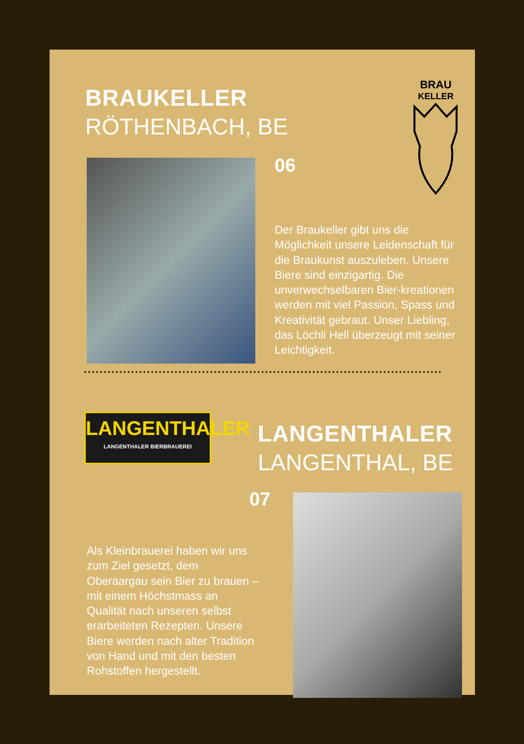BRAUKELLER
RÖTHENBACH, BE
BRAU
KELLER
06
Der Braukeller gibt uns die Möglichkeit unsere Leidenschaft für die Braukunst auszuleben. Unsere Biere sind einzigartig. Die unverwechselbaren Bier-kreationen werden mit viel Passion, Spass und Kreativität gebraut. Unser Liebling, das Löchli Hell überzeugt mit seiner Leichtigkeit.
LANGENTHALER
LANGENTHALER BIERBRAUEREI
LANGENTHALER
LANGENTHAL, BE
07
Als Kleinbrauerei haben wir uns zum Ziel gesetzt, dem Oberaargau sein Bier zu brauen – mit einem Höchstmass an Qualität nach unseren selbst erarbeiteten Rezepten. Unsere Biere werden nach alter Tradition von Hand und mit den besten Rohstoffen hergestellt.